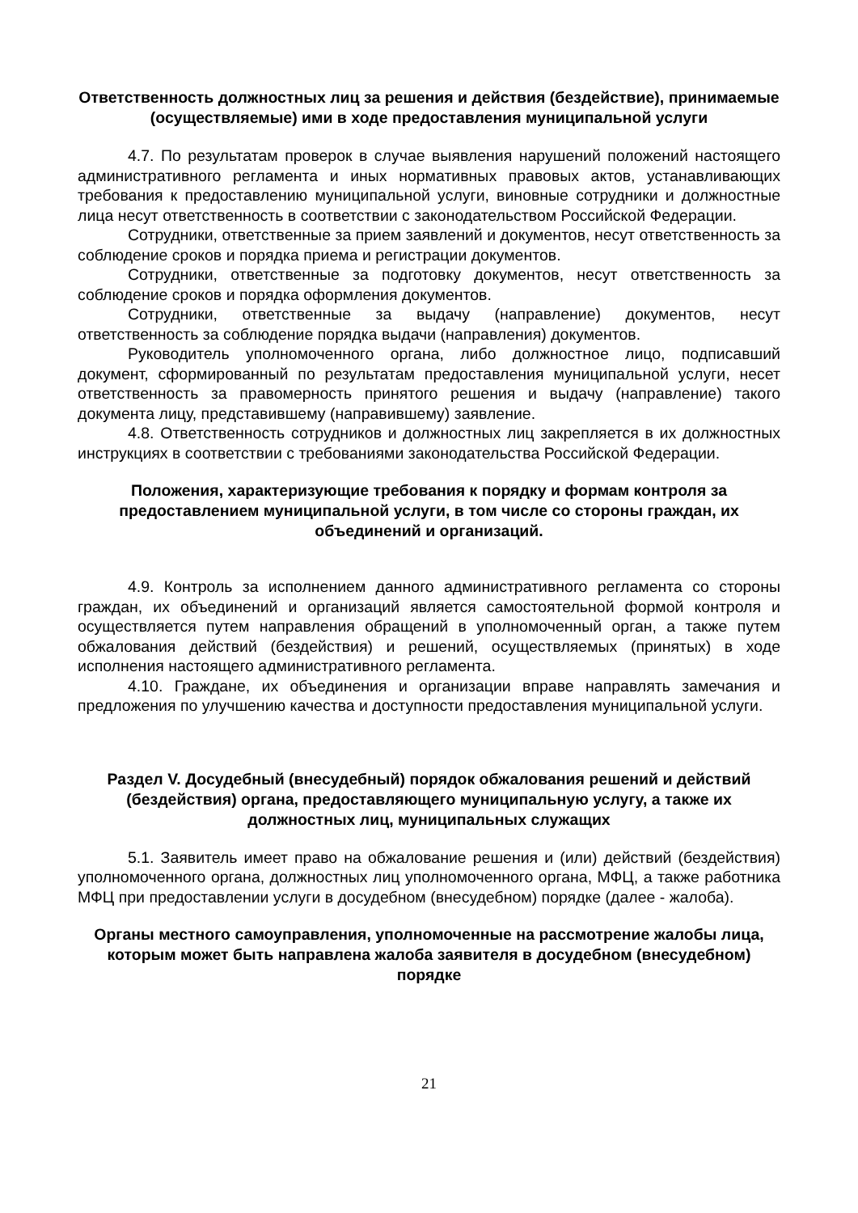Ответственность должностных лиц за решения и действия (бездействие), принимаемые (осуществляемые) ими в ходе предоставления муниципальной услуги
4.7. По результатам проверок в случае выявления нарушений положений настоящего административного регламента и иных нормативных правовых актов, устанавливающих требования к предоставлению муниципальной услуги, виновные сотрудники и должностные лица несут ответственность в соответствии с законодательством Российской Федерации.
Сотрудники, ответственные за прием заявлений и документов, несут ответственность за соблюдение сроков и порядка приема и регистрации документов.
Сотрудники, ответственные за подготовку документов, несут ответственность за соблюдение сроков и порядка оформления документов.
Сотрудники, ответственные за выдачу (направление) документов, несут ответственность за соблюдение порядка выдачи (направления) документов.
Руководитель уполномоченного органа, либо должностное лицо, подписавший документ, сформированный по результатам предоставления муниципальной услуги, несет ответственность за правомерность принятого решения и выдачу (направление) такого документа лицу, представившему (направившему) заявление.
4.8. Ответственность сотрудников и должностных лиц закрепляется в их должностных инструкциях в соответствии с требованиями законодательства Российской Федерации.
Положения, характеризующие требования к порядку и формам контроля за предоставлением муниципальной услуги, в том числе со стороны граждан, их объединений и организаций.
4.9. Контроль за исполнением данного административного регламента со стороны граждан, их объединений и организаций является самостоятельной формой контроля и осуществляется путем направления обращений в уполномоченный орган, а также путем обжалования действий (бездействия) и решений, осуществляемых (принятых) в ходе исполнения настоящего административного регламента.
4.10. Граждане, их объединения и организации вправе направлять замечания и предложения по улучшению качества и доступности предоставления муниципальной услуги.
Раздел V. Досудебный (внесудебный) порядок обжалования решений и действий (бездействия) органа, предоставляющего муниципальную услугу, а также их должностных лиц, муниципальных служащих
5.1. Заявитель имеет право на обжалование решения и (или) действий (бездействия) уполномоченного органа, должностных лиц уполномоченного органа, МФЦ, а также работника МФЦ при предоставлении услуги в досудебном (внесудебном) порядке (далее - жалоба).
Органы местного самоуправления, уполномоченные на рассмотрение жалобы лица, которым может быть направлена жалоба заявителя в досудебном (внесудебном) порядке
21